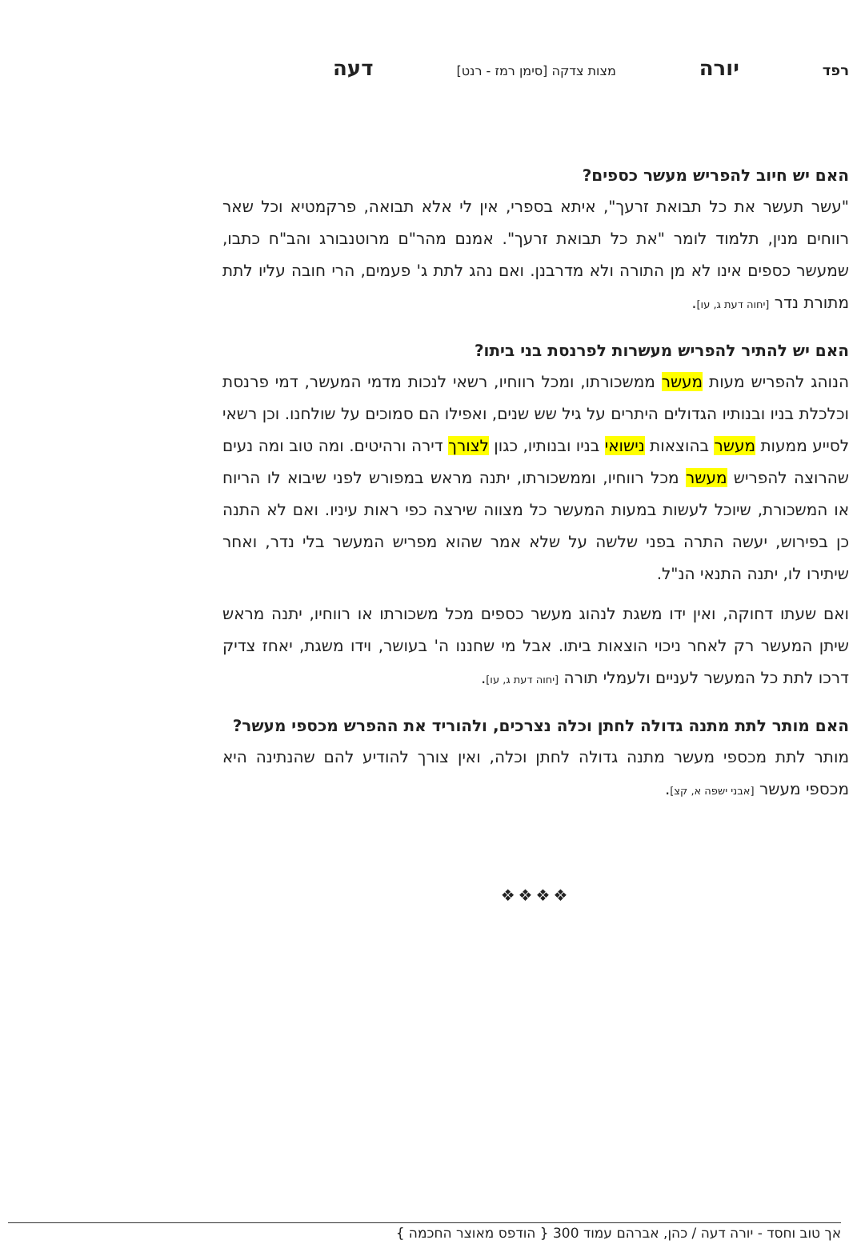רפד יורה מצות צדקה [סימן רמז - רנט] דעה
האם יש חיוב להפריש מעשר כספים?
"עשר תעשר את כל תבואת זרעך", איתא בספרי, אין לי אלא תבואה, פרקמטיא וכל שאר רווחים מנין, תלמוד לומר "את כל תבואת זרעך". אמנם מהר"ם מרוטנבורג והב"ח כתבו, שמעשר כספים אינו לא מן התורה ולא מדרבנן. ואם נהג לתת ג' פעמים, הרי חובה עליו לתת מתורת נדר [יחוה דעת ג, עו].
האם יש להתיר להפריש מעשרות לפרנסת בני ביתו?
הנוהג להפריש מעות מעשר ממשכורתו, ומכל רווחיו, רשאי לנכות מדמי המעשר, דמי פרנסת וכלכלת בניו ובנותיו הגדולים היתרים על גיל שש שנים, ואפילו הם סמוכים על שולחנו. וכן רשאי לסייע ממעות מעשר בהוצאות נישואי בניו ובנותיו, כגון לצורך דירה ורהיטים. ומה טוב ומה נעים שהרוצה להפריש מעשר מכל רווחיו, וממשכורתו, יתנה מראש במפורש לפני שיבוא לו הריוח או המשכורת, שיוכל לעשות במעות המעשר כל מצווה שירצה כפי ראות עיניו. ואם לא התנה כן בפירוש, יעשה התרה בפני שלשה על שלא אמר שהוא מפריש המעשר בלי נדר, ואחר שיתירו לו, יתנה התנאי הנ"ל.
ואם שעתו דחוקה, ואין ידו משגת לנהוג מעשר כספים מכל משכורתו או רווחיו, יתנה מראש שיתן המעשר רק לאחר ניכוי הוצאות ביתו. אבל מי שחננו ה' בעושר, וידו משגת, יאחז צדיק דרכו לתת כל המעשר לעניים ולעמלי תורה [יחוה דעת ג, עו].
האם מותר לתת מתנה גדולה לחתן וכלה נצרכים, ולהוריד את ההפרש מכספי מעשר?
מותר לתת מכספי מעשר מתנה גדולה לחתן וכלה, ואין צורך להודיע להם שהנתינה היא מכספי מעשר [אבני ישפה א, קצ].
❖❖❖❖
אך טוב וחסד - יורה דעה / כהן, אברהם עמוד 300 { הודפס מאוצר החכמה }